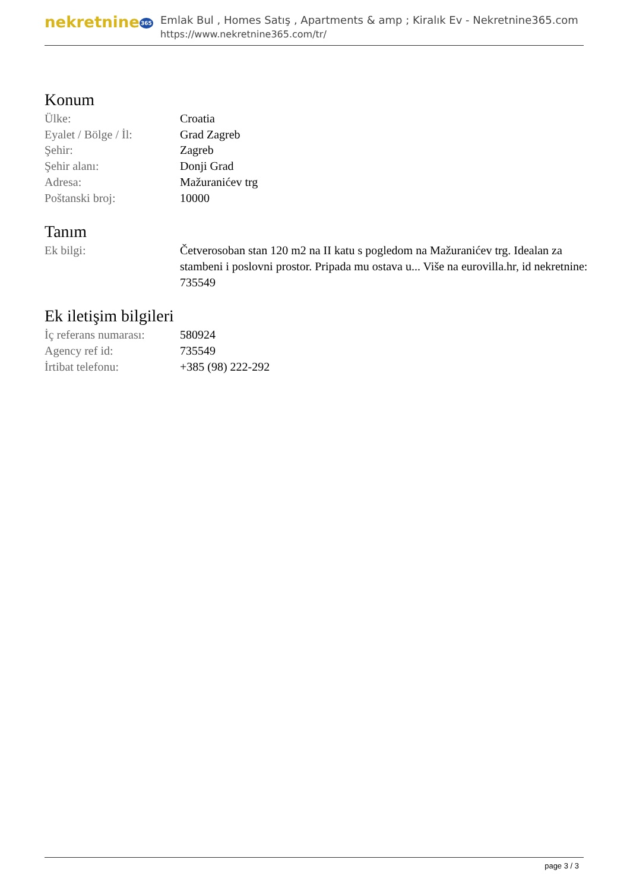nekretnine365
Emlak Bul , Homes Satış , Apartments & amp ; Kiralık Ev - Nekretnine365.com
https://www.nekretnine365.com/tr/
Konum
| Ülke: | Croatia |
| Eyalet / Bölge / İl: | Grad Zagreb |
| Şehir: | Zagreb |
| Şehir alanı: | Donji Grad |
| Adresa: | Mažuranićev trg |
| Poštanski broj: | 10000 |
Tanım
| Ek bilgi: | Četverosoban stan 120 m2 na II katu s pogledom na Mažuranićev trg. Idealan za stambeni i poslovni prostor. Pripada mu ostava u... Više na eurovilla.hr, id nekretnine: 735549 |
Ek iletişim bilgileri
| İç referans numarası: | 580924 |
| Agency ref id: | 735549 |
| İrtibat telefonu: | +385 (98) 222-292 |
page 3 / 3